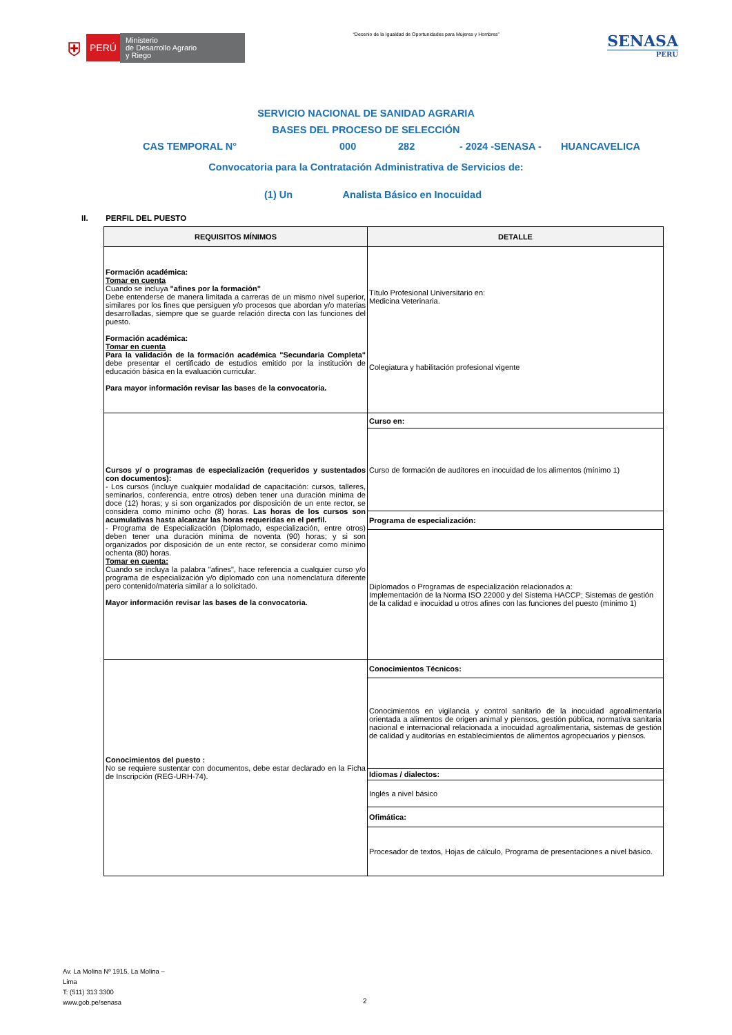⛨ PERÚ Ministerio
de Desarrollo Agrario
y Riego
“Decenio de la Igualdad de Oportunidades para Mujeres y Hombres”
SENASA
PERU
SERVICIO NACIONAL DE SANIDAD AGRARIA
BASES DEL PROCESO DE SELECCIÓN
CAS TEMPORAL N° 000 282 - 2024 -SENASA - HUANCAVELICA
Convocatoria para la Contratación Administrativa de Servicios de:
(1) Un Analista Básico en Inocuidad
II. PERFIL DEL PUESTO
| REQUISITOS MÍNIMOS | DETALLE |
| --- | --- |
| Formación académica: Tomar en cuenta Cuando se incluya "afines por la formación" Debe entenderse de manera limitada a carreras de un mismo nivel superior, similares por los fines que persiguen y/o procesos que abordan y/o materias desarrolladas, siempre que se guarde relación directa con las funciones del puesto. Formación académica: Tomar en cuenta Para la validación de la formación académica "Secundaria Completa" debe presentar el certificado de estudios emitido por la institución de educación básica en la evaluación curricular. Para mayor información revisar las bases de la convocatoria. | Título Profesional Universitario en: Medicina Veterinaria. Colegiatura y habilitación profesional vigente |
| Cursos y/ o programas de especialización (requeridos y sustentados con documentos): - Los cursos (incluye cualquier modalidad de capacitación: cursos, talleres, seminarios, conferencia, entre otros) deben tener una duración mínima de doce (12) horas; y si son organizados por disposición de un ente rector, se considera como mínimo ocho (8) horas. Las horas de los cursos son acumulativas hasta alcanzar las horas requeridas en el perfil. - Programa de Especialización (Diplomado, especialización, entre otros) deben tener una duración mínima de noventa (90) horas; y si son organizados por disposición de un ente rector, se considerar como mínimo ochenta (80) horas. Tomar en cuenta: Cuando se incluya la palabra "afines", hace referencia a cualquier curso y/o programa de especialización y/o diplomado con una nomenclatura diferente pero contenido/materia similar a lo solicitado. Mayor información revisar las bases de la convocatoria. | Curso en: |
| | Curso de formación de auditores en inocuidad de los alimentos (mínimo 1) |
| | Programa de especialización: |
| | Diplomados o Programas de especialización relacionados a: Implementación de la Norma ISO 22000 y del Sistema HACCP; Sistemas de gestión de la calidad e inocuidad u otros afines con las funciones del puesto (mínimo 1) |
| Conocimientos del puesto : No se requiere sustentar con documentos, debe estar declarado en la Ficha de Inscripción (REG-URH-74). | Conocimientos Técnicos: |
| | Conocimientos en vigilancia y control sanitario de la inocuidad agroalimentaria orientada a alimentos de origen animal y piensos, gestión pública, normativa sanitaria nacional e internacional relacionada a inocuidad agroalimentaria, sistemas de gestión de calidad y auditorías en establecimientos de alimentos agropecuarios y piensos. |
| | Idiomas / dialectos: |
| | Inglés a nivel básico |
| | Ofimática: |
| | Procesador de textos, Hojas de cálculo, Programa de presentaciones a nivel básico. |
Av. La Molina Nº 1915, La Molina –
Lima
T: (511) 313 3300
www.gob.pe/senasa
2